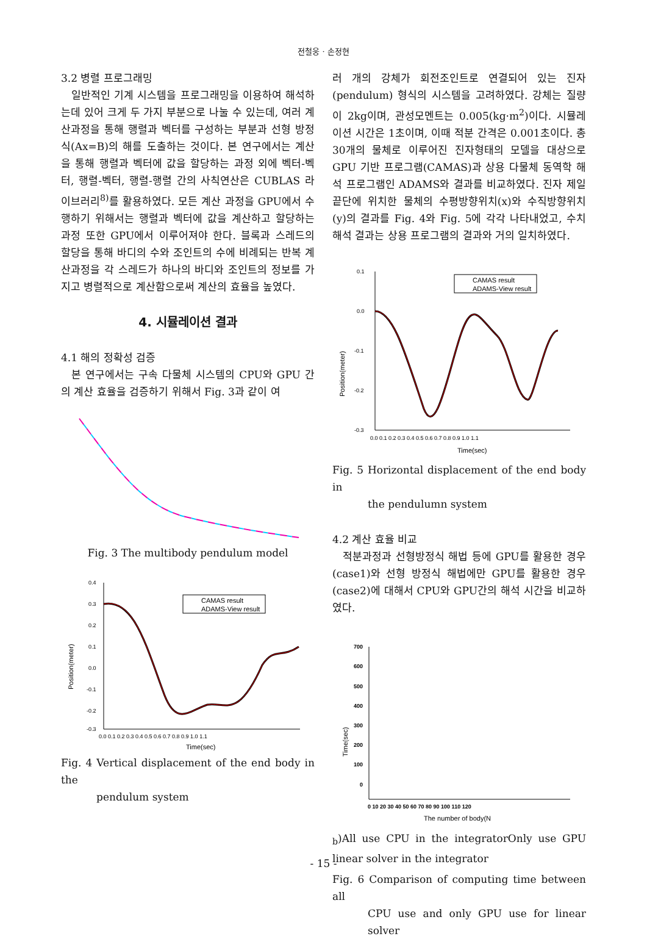전철웅 · 손정현
3.2 병렬 프로그래밍
일반적인 기계 시스템을 프로그래밍을 이용하여 해석하는데 있어 크게 두 가지 부분으로 나눌 수 있는데, 여러 계산과정을 통해 행렬과 벡터를 구성하는 부분과 선형 방정식(Ax=B)의 해를 도출하는 것이다. 본 연구에서는 계산을 통해 행렬과 벡터에 값을 할당하는 과정 외에 벡터-벡터, 행렬-벡터, 행렬-행렬 간의 사칙연산은 CUBLAS 라이브러리<sup>8)</sup>를 활용하였다. 모든 계산 과정을 GPU에서 수행하기 위해서는 행렬과 벡터에 값을 계산하고 할당하는 과정 또한 GPU에서 이루어져야 한다. 블록과 스레드의 할당을 통해 바디의 수와 조인트의 수에 비례되는 반복 계산과정을 각 스레드가 하나의 바디와 조인트의 정보를 가지고 병렬적으로 계산함으로써 계산의 효율을 높였다.
4. 시뮬레이션 결과
4.1 해의 정확성 검증
본 연구에서는 구속 다물체 시스템의 CPU와 GPU 간의 계산 효율을 검증하기 위해서 Fig. 3과 같이 여
Fig. 3 The multibody pendulum model
Position(meter)
0.4
0.3
0.2
0.1
0.0
-0.1
-0.2
-0.3
0.0 0.1 0.2 0.3 0.4 0.5 0.6 0.7 0.8 0.9 1.0 1.1
Time(sec)
CAMAS result
ADAMS-View result
Fig. 4 Vertical displacement of the end body in the
pendulum system
러 개의 강체가 회전조인트로 연결되어 있는 진자(pendulum) 형식의 시스템을 고려하였다. 강체는 질량이 2kg이며, 관성모멘트는 0.005(kg·m<sup>2</sup>)이다. 시뮬레이션 시간은 1초이며, 이때 적분 간격은 0.001초이다. 총 30개의 물체로 이루어진 진자형태의 모델을 대상으로 GPU 기반 프로그램(CAMAS)과 상용 다물체 동역학 해석 프로그램인 ADAMS와 결과를 비교하였다. 진자 제일 끝단에 위치한 물체의 수평방향위치(x)와 수직방향위치(y)의 결과를 Fig. 4와 Fig. 5에 각각 나타내었고, 수치해석 결과는 상용 프로그램의 결과와 거의 일치하였다.
Position(meter)
0.1
0.0
-0.1
-0.2
-0.3
0.0 0.1 0.2 0.3 0.4 0.5 0.6 0.7 0.8 0.9 1.0 1.1
Time(sec)
CAMAS result
ADAMS-View result
Fig. 5 Horizontal displacement of the end body in
the pendulumn system
4.2 계산 효율 비교
적분과정과 선형방정식 해법 등에 GPU를 활용한 경우(case1)와 선형 방정식 해법에만 GPU를 활용한 경우(case2)에 대해서 CPU와 GPU간의 해석 시간을 비교하였다.
Time(sec)
700
600
500
400
300
200
100
0
0 10 20 30 40 50 60 70 80 90 100 110 120
The number of body(Nb)
All use CPU in the integrator
Only use GPU linear solver in the integrator
Fig. 6 Comparison of computing time between all
CPU use and only GPU use for linear solver
- 15 -